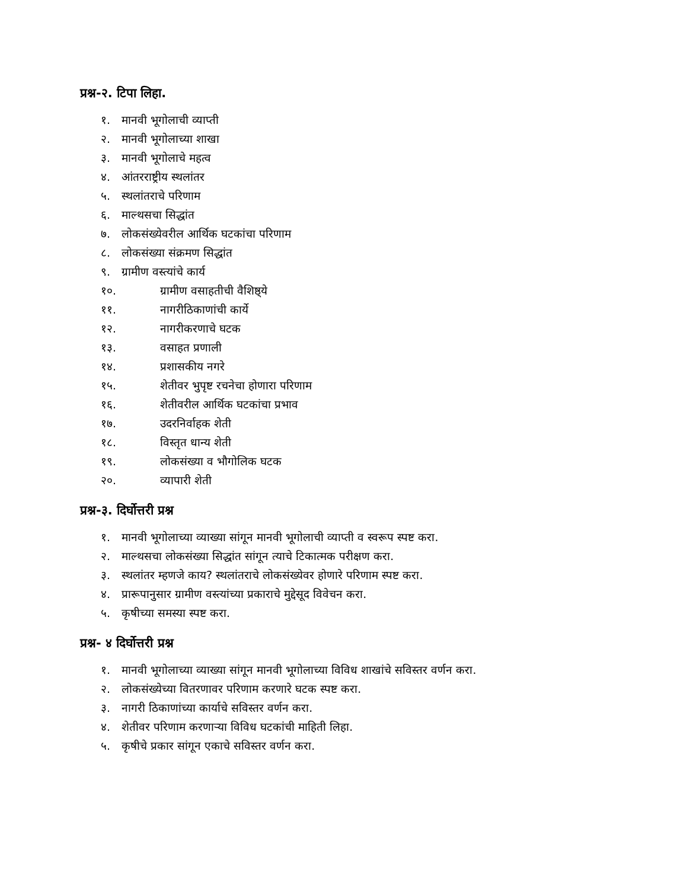प्रश्न-२. टिपा लिहा.
१. मानवी भूगोलाची व्याप्ती
२. मानवी भूगोलाच्या शाखा
३. मानवी भूगोलाचे महत्व
४. आंतरराष्ट्रीय स्थलांतर
५. स्थलांतराचे परिणाम
६. माल्थसचा सिद्धांत
७. लोकसंख्येवरील आर्थिक घटकांचा परिणाम
८. लोकसंख्या संक्रमण सिद्धांत
९. ग्रामीण वस्त्यांचे कार्य
१०. ग्रामीण वसाहतीची वैशिष्ठ्ये
११. नागरीठिकाणांची कार्ये
१२. नागरीकरणाचे घटक
१३. वसाहत प्रणाली
१४. प्रशासकीय नगरे
१५. शेतीवर भुपृष्ट रचनेचा होणारा परिणाम
१६. शेतीवरील आर्थिक घटकांचा प्रभाव
१७. उदरनिर्वाहक शेती
१८. विस्तृत धान्य शेती
१९. लोकसंख्या व भौगोलिक घटक
२०. व्यापारी शेती
प्रश्न-३. दिर्घोत्तरी प्रश्न
१. मानवी भूगोलाच्या व्याख्या सांगून मानवी भूगोलाची व्याप्ती व स्वरूप स्पष्ट करा.
२. माल्थसचा लोकसंख्या सिद्धांत सांगून त्याचे टिकात्मक परीक्षण करा.
३. स्थलांतर म्हणजे काय? स्थलांतराचे लोकसंख्येवर होणारे परिणाम स्पष्ट करा.
४. प्रारूपानुसार ग्रामीण वस्त्यांच्या प्रकाराचे मुद्देसूद विवेचन करा.
५. कृषीच्या समस्या स्पष्ट करा.
प्रश्न- ४ दिर्घोत्तरी प्रश्न
१. मानवी भूगोलाच्या व्याख्या सांगून मानवी भूगोलाच्या विविध शाखांचे सविस्तर वर्णन करा.
२. लोकसंख्येच्या वितरणावर परिणाम करणारे घटक स्पष्ट करा.
३. नागरी ठिकाणांच्या कार्याचे सविस्तर वर्णन करा.
४. शेतीवर परिणाम करणाऱ्या विविध घटकांची माहिती लिहा.
५. कृषीचे प्रकार सांगून एकाचे सविस्तर वर्णन करा.